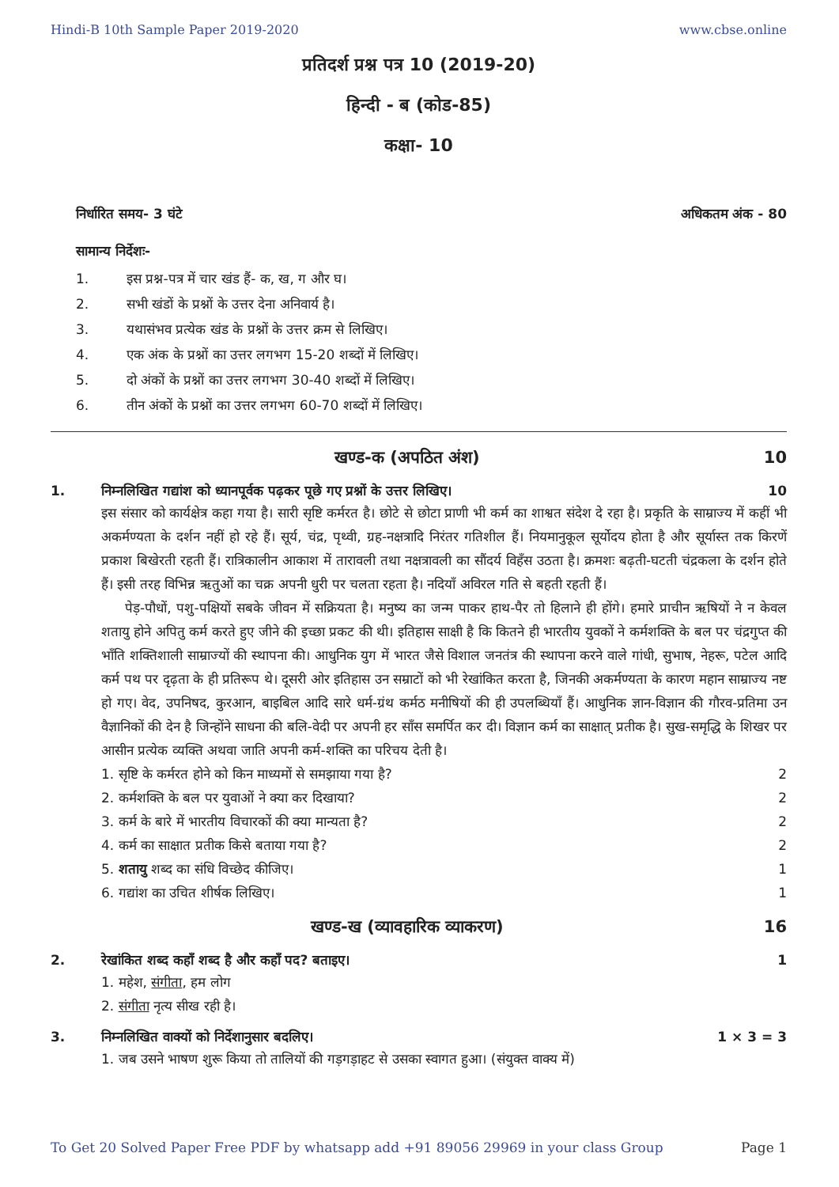Hindi-B 10th Sample Paper 2019-2020 www.cbse.online
प्रतिदर्श प्रश्न पत्र 10 (2019-20)
हिन्दी - ब (कोड-85)
कक्षा- 10
निर्धारित समय- 3 घंटे अधिकतम अंक - 80
सामान्य निर्देशः-
1. इस प्रश्न-पत्र में चार खंड हैं- क, ख, ग और घ।
2. सभी खंडों के प्रश्नों के उत्तर देना अनिवार्य है।
3. यथासंभव प्रत्येक खंड के प्रश्नों के उत्तर क्रम से लिखिए।
4. एक अंक के प्रश्नों का उत्तर लगभग 15-20 शब्दों में लिखिए।
5. दो अंकों के प्रश्नों का उत्तर लगभग 30-40 शब्दों में लिखिए।
6. तीन अंकों के प्रश्नों का उत्तर लगभग 60-70 शब्दों में लिखिए।
खण्ड-क (अपठित अंश) 10
1. निम्नलिखित गद्यांश को ध्यानपूर्वक पढ़कर पूछे गए प्रश्नों के उत्तर लिखिए। 10
इस संसार को कार्यक्षेत्र कहा गया है। सारी सृष्टि कर्मरत है। छोटे से छोटा प्राणी भी कर्म का शाश्वत संदेश दे रहा है। प्रकृति के साम्राज्य में कहीं भी अकर्मण्यता के दर्शन नहीं हो रहे हैं। सूर्य, चंद्र, पृथ्वी, ग्रह-नक्षत्रादि निरंतर गतिशील हैं। नियमानुकूल सूर्योदय होता है और सूर्यास्त तक किरणें प्रकाश बिखेरती रहती हैं। रात्रिकालीन आकाश में तारावली तथा नक्षत्रावली का सौंदर्य विहँस उठता है। क्रमशः बढ़ती-घटती चंद्रकला के दर्शन होते हैं। इसी तरह विभिन्न ऋतुओं का चक्र अपनी धुरी पर चलता रहता है। नदियाँ अविरल गति से बहती रहती हैं।
पेड़-पौधों, पशु-पक्षियों सबके जीवन में सक्रियता है। मनुष्य का जन्म पाकर हाथ-पैर तो हिलाने ही होंगे। हमारे प्राचीन ऋषियों ने न केवल शतायु होने अपितु कर्म करते हुए जीने की इच्छा प्रकट की थी। इतिहास साक्षी है कि कितने ही भारतीय युवकों ने कर्मशक्ति के बल पर चंद्रगुप्त की भाँति शक्तिशाली साम्राज्यों की स्थापना की। आधुनिक युग में भारत जैसे विशाल जनतंत्र की स्थापना करने वाले गांधी, सुभाष, नेहरू, पटेल आदि कर्म पथ पर दृढ़ता के ही प्रतिरूप थे। दूसरी ओर इतिहास उन सम्राटों को भी रेखांकित करता है, जिनकी अकर्मण्यता के कारण महान साम्राज्य नष्ट हो गए। वेद, उपनिषद, कुरआन, बाइबिल आदि सारे धर्म-ग्रंथ कर्मठ मनीषियों की ही उपलब्धियाँ हैं। आधुनिक ज्ञान-विज्ञान की गौरव-प्रतिमा उन वैज्ञानिकों की देन है जिन्होंने साधना की बलि-वेदी पर अपनी हर साँस समर्पित कर दी। विज्ञान कर्म का साक्षात् प्रतीक है। सुख-समृद्धि के शिखर पर आसीन प्रत्येक व्यक्ति अथवा जाति अपनी कर्म-शक्ति का परिचय देती है।
1. सृष्टि के कर्मरत होने को किन माध्यमों से समझाया गया है? 2
2. कर्मशक्ति के बल पर युवाओं ने क्या कर दिखाया? 2
3. कर्म के बारे में भारतीय विचारकों की क्या मान्यता है? 2
4. कर्म का साक्षात प्रतीक किसे बताया गया है? 2
5. शतायु शब्द का संधि विच्छेद कीजिए। 1
6. गद्यांश का उचित शीर्षक लिखिए। 1
खण्ड-ख (व्यावहारिक व्याकरण) 16
2. रेखांकित शब्द कहाँ शब्द है और कहाँ पद? बताइए। 1
1. महेश, संगीता, हम लोग
2. संगीता नृत्य सीख रही है।
3. निम्नलिखित वाक्यों को निर्देशानुसार बदलिए। 1 × 3 = 3
1. जब उसने भाषण शुरू किया तो तालियों की गड़गड़ाहट से उसका स्वागत हुआ। (संयुक्त वाक्य में)
To Get 20 Solved Paper Free PDF by whatsapp add +91 89056 29969 in your class Group Page 1